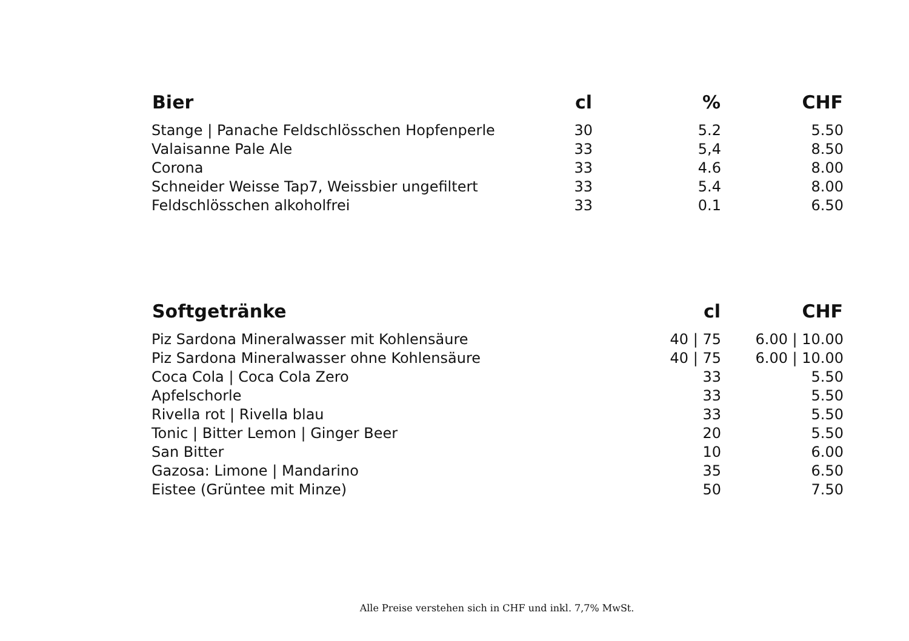| Bier | cl | % | CHF |
| --- | --- | --- | --- |
| Stange / Panache Feldschlösschen Hopfenperle | 30 | 5.2 | 5.50 |
| Valaisanne Pale Ale | 33 | 5,4 | 8.50 |
| Corona | 33 | 4.6 | 8.00 |
| Schneider Weisse Tap7, Weissbier ungefiltert | 33 | 5.4 | 8.00 |
| Feldschlösschen alkoholfrei | 33 | 0.1 | 6.50 |
| Softgetränke | cl | CHF |
| --- | --- | --- |
| Piz Sardona Mineralwasser mit Kohlensäure | 40 / 75 | 6.00 / 10.00 |
| Piz Sardona Mineralwasser ohne Kohlensäure | 40 / 75 | 6.00 / 10.00 |
| Coca Cola / Coca Cola Zero | 33 | 5.50 |
| Apfelschorle | 33 | 5.50 |
| Rivella rot / Rivella blau | 33 | 5.50 |
| Tonic / Bitter Lemon / Ginger Beer | 20 | 5.50 |
| San Bitter | 10 | 6.00 |
| Gazosa: Limone / Mandarino | 35 | 6.50 |
| Eistee (Grüntee mit Minze) | 50 | 7.50 |
Alle Preise verstehen sich in CHF und inkl. 7,7% MwSt.